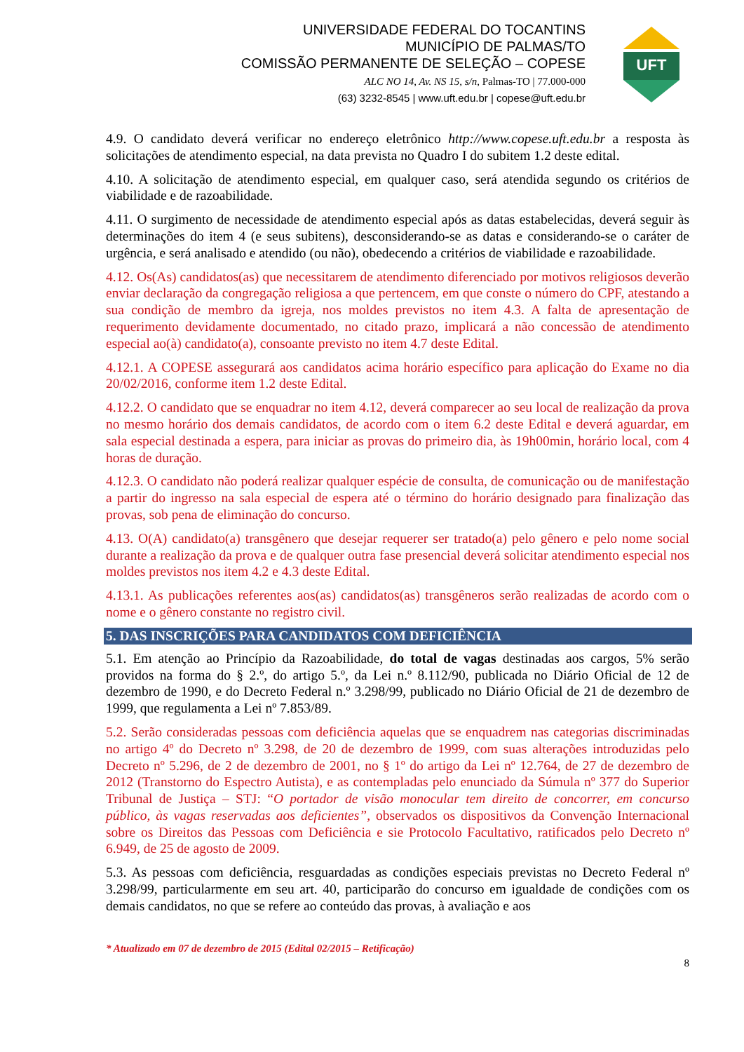UNIVERSIDADE FEDERAL DO TOCANTINS
MUNICÍPIO DE PALMAS/TO
COMISSÃO PERMANENTE DE SELEÇÃO – COPESE
ALC NO 14, Av. NS 15, s/n, Palmas-TO | 77.000-000
(63) 3232-8545 | www.uft.edu.br | copese@uft.edu.br
UFT
4.9. O candidato deverá verificar no endereço eletrônico http://www.copese.uft.edu.br a resposta às solicitações de atendimento especial, na data prevista no Quadro I do subitem 1.2 deste edital.
4.10. A solicitação de atendimento especial, em qualquer caso, será atendida segundo os critérios de viabilidade e de razoabilidade.
4.11. O surgimento de necessidade de atendimento especial após as datas estabelecidas, deverá seguir às determinações do item 4 (e seus subitens), desconsiderando-se as datas e considerando-se o caráter de urgência, e será analisado e atendido (ou não), obedecendo a critérios de viabilidade e razoabilidade.
4.12. Os(As) candidatos(as) que necessitarem de atendimento diferenciado por motivos religiosos deverão enviar declaração da congregação religiosa a que pertencem, em que conste o número do CPF, atestando a sua condição de membro da igreja, nos moldes previstos no item 4.3. A falta de apresentação de requerimento devidamente documentado, no citado prazo, implicará a não concessão de atendimento especial ao(à) candidato(a), consoante previsto no item 4.7 deste Edital.
4.12.1. A COPESE assegurará aos candidatos acima horário específico para aplicação do Exame no dia 20/02/2016, conforme item 1.2 deste Edital.
4.12.2. O candidato que se enquadrar no item 4.12, deverá comparecer ao seu local de realização da prova no mesmo horário dos demais candidatos, de acordo com o item 6.2 deste Edital e deverá aguardar, em sala especial destinada a espera, para iniciar as provas do primeiro dia, às 19h00min, horário local, com 4 horas de duração.
4.12.3. O candidato não poderá realizar qualquer espécie de consulta, de comunicação ou de manifestação a partir do ingresso na sala especial de espera até o término do horário designado para finalização das provas, sob pena de eliminação do concurso.
4.13. O(A) candidato(a) transgênero que desejar requerer ser tratado(a) pelo gênero e pelo nome social durante a realização da prova e de qualquer outra fase presencial deverá solicitar atendimento especial nos moldes previstos nos item 4.2 e 4.3 deste Edital.
4.13.1. As publicações referentes aos(as) candidatos(as) transgêneros serão realizadas de acordo com o nome e o gênero constante no registro civil.
5. DAS INSCRIÇÕES PARA CANDIDATOS COM DEFICIÊNCIA
5.1. Em atenção ao Princípio da Razoabilidade, do total de vagas destinadas aos cargos, 5% serão providos na forma do § 2.º, do artigo 5.º, da Lei n.º 8.112/90, publicada no Diário Oficial de 12 de dezembro de 1990, e do Decreto Federal n.º 3.298/99, publicado no Diário Oficial de 21 de dezembro de 1999, que regulamenta a Lei nº 7.853/89.
5.2. Serão consideradas pessoas com deficiência aquelas que se enquadrem nas categorias discriminadas no artigo 4º do Decreto nº 3.298, de 20 de dezembro de 1999, com suas alterações introduzidas pelo Decreto nº 5.296, de 2 de dezembro de 2001, no § 1º do artigo da Lei nº 12.764, de 27 de dezembro de 2012 (Transtorno do Espectro Autista), e as contempladas pelo enunciado da Súmula nº 377 do Superior Tribunal de Justiça – STJ: “O portador de visão monocular tem direito de concorrer, em concurso público, às vagas reservadas aos deficientes”, observados os dispositivos da Convenção Internacional sobre os Direitos das Pessoas com Deficiência e sie Protocolo Facultativo, ratificados pelo Decreto nº 6.949, de 25 de agosto de 2009.
5.3. As pessoas com deficiência, resguardadas as condições especiais previstas no Decreto Federal nº 3.298/99, particularmente em seu art. 40, participarão do concurso em igualdade de condições com os demais candidatos, no que se refere ao conteúdo das provas, à avaliação e aos
* Atualizado em 07 de dezembro de 2015 (Edital 02/2015 – Retificação)
8